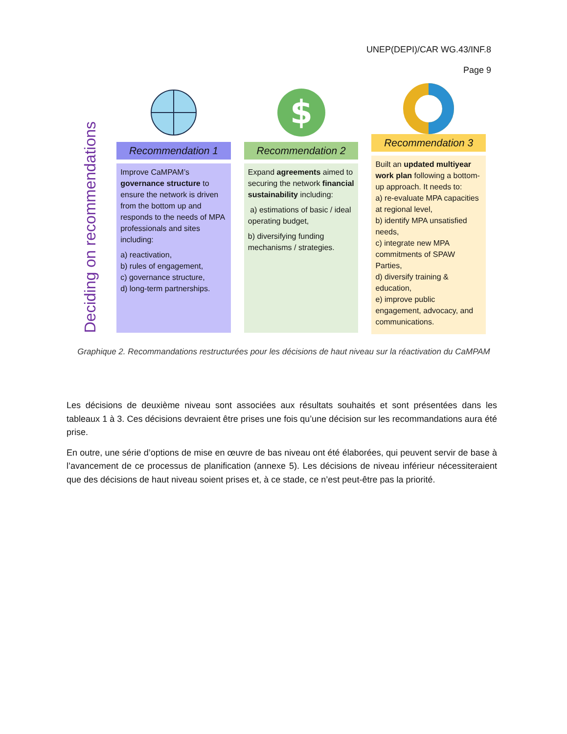UNEP(DEPI)/CAR WG.43/INF.8
Page 9
Deciding on recommendations
Recommendation 1
Improve CaMPAM’s governance structure to ensure the network is driven from the bottom up and responds to the needs of MPA professionals and sites including:
a) reactivation,
b) rules of engagement,
c) governance structure,
d) long-term partnerships.
$
Recommendation 2
Expand agreements aimed to securing the network financial sustainability including:
a) estimations of basic / ideal operating budget,
b) diversifying funding mechanisms / strategies.
Recommendation 3
Built an updated multiyear work plan following a bottom-up approach. It needs to:
a) re-evaluate MPA capacities at regional level,
b) identify MPA unsatisfied needs,
c) integrate new MPA commitments of SPAW Parties,
d) diversify training & education,
e) improve public engagement, advocacy, and communications.
Graphique 2. Recommandations restructurées pour les décisions de haut niveau sur la réactivation du CaMPAM
Les décisions de deuxième niveau sont associées aux résultats souhaités et sont présentées dans les tableaux 1 à 3. Ces décisions devraient être prises une fois qu’une décision sur les recommandations aura été prise.
En outre, une série d’options de mise en œuvre de bas niveau ont été élaborées, qui peuvent servir de base à l’avancement de ce processus de planification (annexe 5). Les décisions de niveau inférieur nécessiteraient que des décisions de haut niveau soient prises et, à ce stade, ce n’est peut-être pas la priorité.